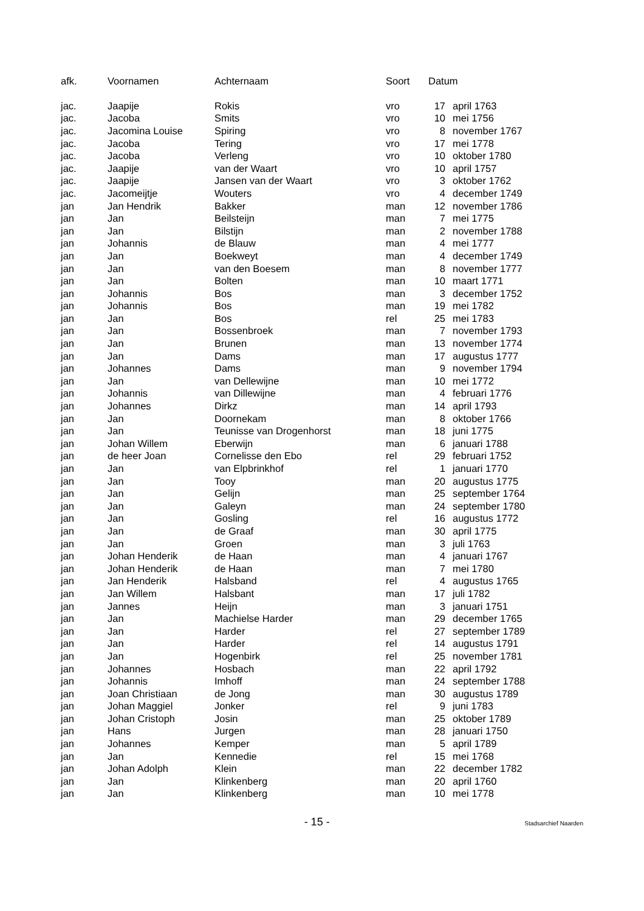| afk. | Voornamen | Achternaam | Soort | Datum | |
| --- | --- | --- | --- | --- | --- |
| jac. | Jaapije | Rokis | vro | 17 | april 1763 |
| jac. | Jacoba | Smits | vro | 10 | mei 1756 |
| jac. | Jacomina Louise | Spiring | vro | 8 | november 1767 |
| jac. | Jacoba | Tering | vro | 17 | mei 1778 |
| jac. | Jacoba | Verleng | vro | 10 | oktober 1780 |
| jac. | Jaapije | van der Waart | vro | 10 | april 1757 |
| jac. | Jaapije | Jansen van der Waart | vro | 3 | oktober 1762 |
| jac. | Jacomeijtje | Wouters | vro | 4 | december 1749 |
| jan | Jan Hendrik | Bakker | man | 12 | november 1786 |
| jan | Jan | Beilsteijn | man | 7 | mei 1775 |
| jan | Jan | Bilstijn | man | 2 | november 1788 |
| jan | Johannis | de Blauw | man | 4 | mei 1777 |
| jan | Jan | Boekweyt | man | 4 | december 1749 |
| jan | Jan | van den Boesem | man | 8 | november 1777 |
| jan | Jan | Bolten | man | 10 | maart 1771 |
| jan | Johannis | Bos | man | 3 | december 1752 |
| jan | Johannis | Bos | man | 19 | mei 1782 |
| jan | Jan | Bos | rel | 25 | mei 1783 |
| jan | Jan | Bossenbroek | man | 7 | november 1793 |
| jan | Jan | Brunen | man | 13 | november 1774 |
| jan | Jan | Dams | man | 17 | augustus 1777 |
| jan | Johannes | Dams | man | 9 | november 1794 |
| jan | Jan | van Dellewijne | man | 10 | mei 1772 |
| jan | Johannis | van Dillewijne | man | 4 | februari 1776 |
| jan | Johannes | Dirkz | man | 14 | april 1793 |
| jan | Jan | Doornekam | man | 8 | oktober 1766 |
| jan | Jan | Teunisse van Drogenhorst | man | 18 | juni 1775 |
| jan | Johan Willem | Eberwijn | man | 6 | januari 1788 |
| jan | de heer Joan | Cornelisse den Ebo | rel | 29 | februari 1752 |
| jan | Jan | van Elpbrinkhof | rel | 1 | januari 1770 |
| jan | Jan | Tooy | man | 20 | augustus 1775 |
| jan | Jan | Gelijn | man | 25 | september 1764 |
| jan | Jan | Galeyn | man | 24 | september 1780 |
| jan | Jan | Gosling | rel | 16 | augustus 1772 |
| jan | Jan | de Graaf | man | 30 | april 1775 |
| jan | Jan | Groen | man | 3 | juli 1763 |
| jan | Johan Henderik | de Haan | man | 4 | januari 1767 |
| jan | Johan Henderik | de Haan | man | 7 | mei 1780 |
| jan | Jan Henderik | Halsband | rel | 4 | augustus 1765 |
| jan | Jan Willem | Halsbant | man | 17 | juli 1782 |
| jan | Jannes | Heijn | man | 3 | januari 1751 |
| jan | Jan | Machielse Harder | man | 29 | december 1765 |
| jan | Jan | Harder | rel | 27 | september 1789 |
| jan | Jan | Harder | rel | 14 | augustus 1791 |
| jan | Jan | Hogenbirk | rel | 25 | november 1781 |
| jan | Johannes | Hosbach | man | 22 | april 1792 |
| jan | Johannis | Imhoff | man | 24 | september 1788 |
| jan | Joan Christiaan | de Jong | man | 30 | augustus 1789 |
| jan | Johan Maggiel | Jonker | rel | 9 | juni 1783 |
| jan | Johan Cristoph | Josin | man | 25 | oktober 1789 |
| jan | Hans | Jurgen | man | 28 | januari 1750 |
| jan | Johannes | Kemper | man | 5 | april 1789 |
| jan | Jan | Kennedie | rel | 15 | mei 1768 |
| jan | Johan Adolph | Klein | man | 22 | december 1782 |
| jan | Jan | Klinkenberg | man | 20 | april 1760 |
| jan | Jan | Klinkenberg | man | 10 | mei 1778 |
- 15 -
Stadsarchief Naarden